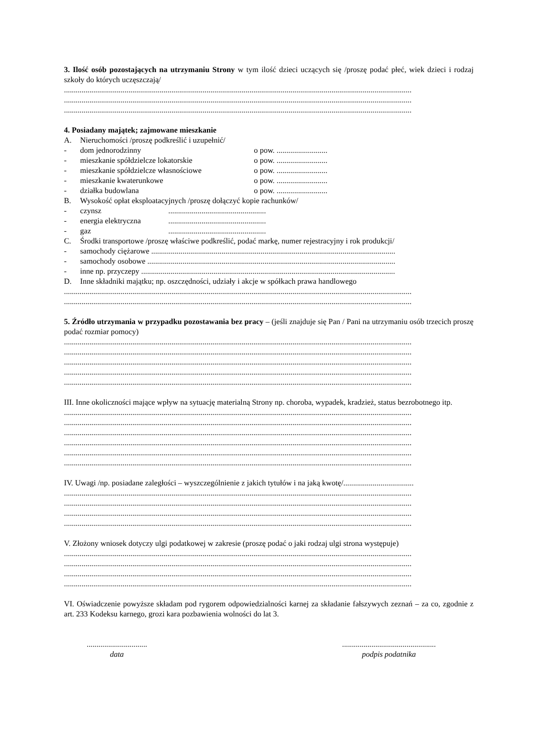3. Ilość osób pozostających na utrzymaniu Strony w tym ilość dzieci uczących się /proszę podać płeć, wiek dzieci i rodzaj szkoły do których uczęszczają/
..................................................................................................................................................................................
..................................................................................................................................................................................
..................................................................................................................................................................................
4. Posiadany majątek; zajmowane mieszkanie
A. Nieruchomości /proszę podkreślić i uzupełnić/
- dom jednorodzinny o pow. ..........................
- mieszkanie spółdzielcze lokatorskie o pow. ..........................
- mieszkanie spółdzielcze własnościowe o pow. ..........................
- mieszkanie kwaterunkowe o pow. ..........................
- działka budowlana o pow. ..........................
B. Wysokość opłat eksploatacyjnych /proszę dołączyć kopie rachunków/
- czynsz..................................................
- energia elektryczna..................................................
- gaz..................................................
C. Środki transportowe /proszę właściwe podkreślić, podać markę, numer rejestracyjny i rok produkcji/
- samochody ciężarowe .............................................................................................................................
- samochody osobowe ...............................................................................................................................
- inne np. przyczepy ..................................................................................................................................
D. Inne składniki majątku; np. oszczędności, udziały i akcje w spółkach prawa handlowego
..................................................................................................................................................................................
..................................................................................................................................................................................
5. Źródło utrzymania w przypadku pozostawania bez pracy – (jeśli znajduje się Pan / Pani na utrzymaniu osób trzecich proszę podać rozmiar pomocy)
..................................................................................................................................................................................
..................................................................................................................................................................................
..................................................................................................................................................................................
..................................................................................................................................................................................
..................................................................................................................................................................................
III. Inne okoliczności mające wpływ na sytuację materialną Strony np. choroba, wypadek, kradzież, status bezrobotnego itp.
..................................................................................................................................................................................
..................................................................................................................................................................................
..................................................................................................................................................................................
..................................................................................................................................................................................
..................................................................................................................................................................................
..................................................................................................................................................................................
IV. Uwagi /np. posiadane zaległości – wyszczególnienie z jakich tytułów i na jaką kwotę/....................................
..................................................................................................................................................................................
..................................................................................................................................................................................
..................................................................................................................................................................................
..................................................................................................................................................................................
V. Złożony wniosek dotyczy ulgi podatkowej w zakresie (proszę podać o jaki rodzaj ulgi strona występuje)
..................................................................................................................................................................................
..................................................................................................................................................................................
..................................................................................................................................................................................
..................................................................................................................................................................................
VI. Oświadczenie powyższe składam pod rygorem odpowiedzialności karnej za składanie fałszywych zeznań – za co, zgodnie z art. 233 Kodeksu karnego, grozi kara pozbawienia wolności do lat 3.
...............................
data
................................................
podpis podatnika